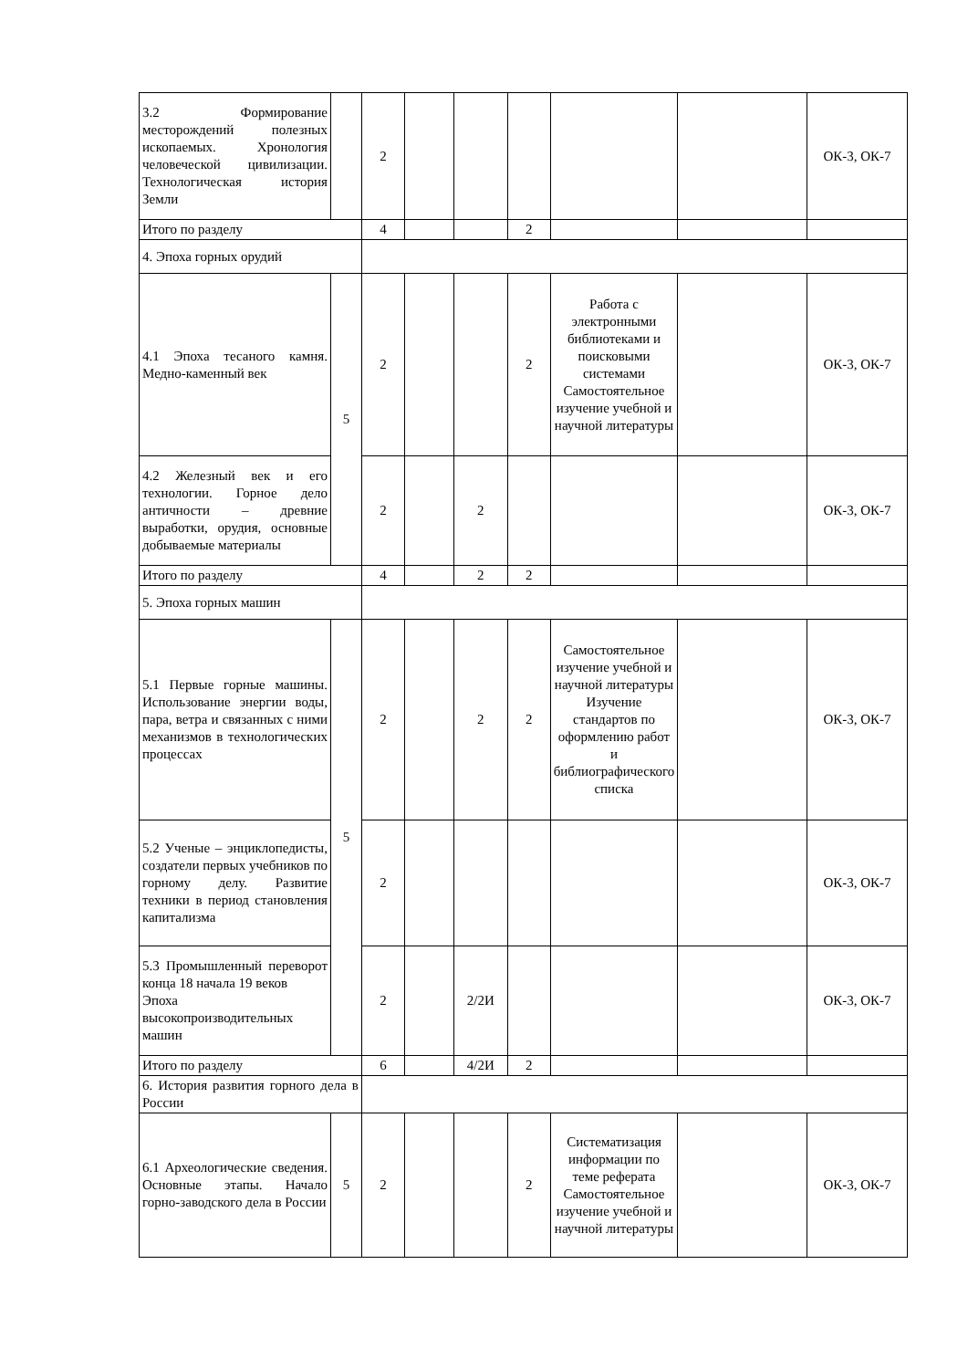| 3.2 Формирование месторождений полезных ископаемых. Хронология человеческой цивилизации. Технологическая история Земли | | 2 | | | | | | ОК-3, ОК-7 |
| Итого по разделу | | 4 | | | 2 | | | |
| 4. Эпоха горных орудий | | | | | | | | |
| 4.1 Эпоха тесаного камня. Медно-каменный век | 5 | 2 | | | 2 | Работа с электронными библиотеками и поисковыми системами Самостоятельное изучение учебной и научной литературы | | ОК-3, ОК-7 |
| 4.2 Железный век и его технологии. Горное дело античности – древние выработки, орудия, основные добываемые материалы | | 2 | | 2 | | | | ОК-3, ОК-7 |
| Итого по разделу | | 4 | | 2 | 2 | | | |
| 5. Эпоха горных машин | | | | | | | | |
| 5.1 Первые горные машины. Использование энергии воды, пара, ветра и связанных с ними механизмов в технологических процессах | 5 | 2 | | 2 | 2 | Самостоятельное изучение учебной и научной литературы Изучение стандартов по оформлению работ и библиографического списка | | ОК-3, ОК-7 |
| 5.2 Ученые – энциклопедисты, создатели первых учебников по горному делу. Развитие техники в период становления капитализма | | 2 | | | | | | ОК-3, ОК-7 |
| 5.3 Промышленный переворот конца 18 начала 19 веков Эпоха высокопроизводительных машин | | 2 | | 2/2И | | | | ОК-3, ОК-7 |
| Итого по разделу | | 6 | | 4/2И | 2 | | | |
| 6. История развития горного дела в России | | | | | | | | |
| 6.1 Археологические сведения. Основные этапы. Начало горно-заводского дела в России | 5 | 2 | | | 2 | Систематизация информации по теме реферата Самостоятельное изучение учебной и научной литературы | | ОК-3, ОК-7 |